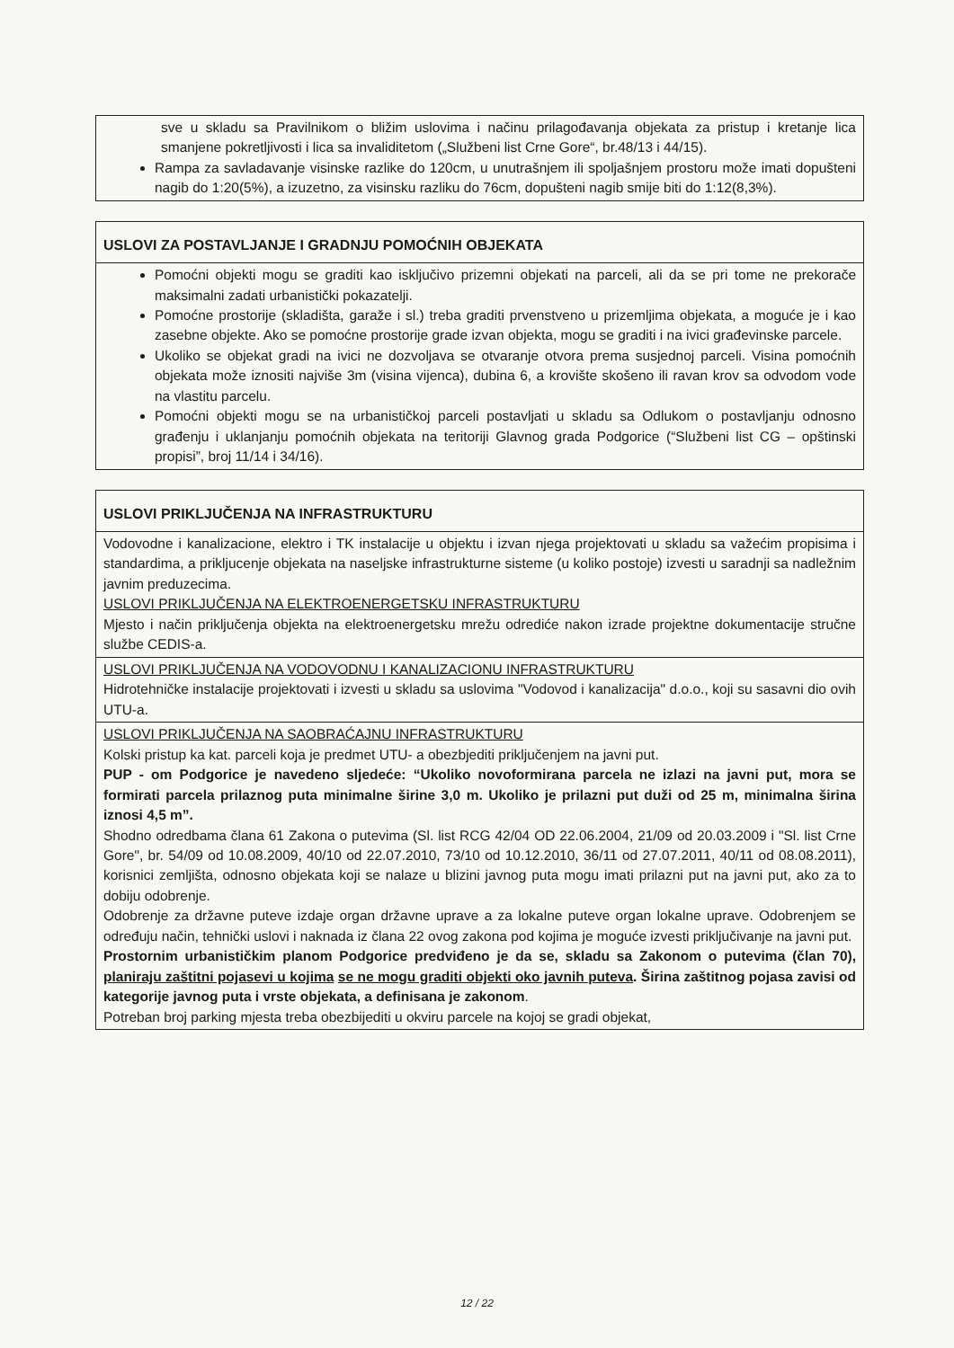| sve u skladu sa Pravilnikom o bližim uslovima i načinu prilagođavanja objekata za pristup i kretanje lica smanjene pokretljivosti i lica sa invaliditetom („Službeni list Crne Gore“, br.48/13 i 44/15). Rampa za savladavanje visinske razlike do 120cm, u unutrašnjem ili spoljašnjem prostoru može imati dopušteni nagib do 1:20(5%), a izuzetno, za visinsku razliku do 76cm, dopušteni nagib smije biti do 1:12(8,3%). |
| USLOVI ZA POSTAVLJANJE I GRADNJU POMOĆNIH OBJEKATA |
| Pomoćni objekti mogu se graditi kao isključivo prizemni objekati na parceli, ali da se pri tome ne prekorače maksimalni zadati urbanistički pokazatelji. Pomoćne prostorije (skladišta, garaže i sl.) treba graditi prvenstveno u prizemljima objekata, a moguće je i kao zasebne objekte. Ako se pomoćne prostorije grade izvan objekta, mogu se graditi i na ivici građevinske parcele. Ukoliko se objekat gradi na ivici ne dozvoljava se otvaranje otvora prema susjednoj parceli. Visina pomoćnih objekata može iznositi najviše 3m (visina vijenca), dubina 6, a krovište skošeno ili ravan krov sa odvodom vode na vlastitu parcelu. Pomoćni objekti mogu se na urbanističkoj parceli postavljati u skladu sa Odlukom o postavljanju odnosno građenju i uklanjanju pomoćnih objekata na teritoriji Glavnog grada Podgorice (“Službeni list CG – opštinski propisi”, broj 11/14 i 34/16). |
| USLOVI PRIKLJUČENJA NA INFRASTRUKTURU |
| Vodovodne i kanalizacione, elektro i TK instalacije u objektu i izvan njega projektovati u skladu sa važećim propisima i standardima, a prikljucenje objekata na naseljske infrastrukturne sisteme (u koliko postoje) izvesti u saradnji sa nadležnim javnim preduzecima. USLOVI PRIKLJUČENJA NA ELEKTROENERGETSKU INFRASTRUKTURU Mjesto i način priključenja objekta na elektroenergetsku mrežu odrediće nakon izrade projektne dokumentacije stručne službe CEDIS-a. |
| USLOVI PRIKLJUČENJA NA VODOVODNU I KANALIZACIONU INFRASTRUKTURU Hidrotehničke instalacije projektovati i izvesti u skladu sa uslovima "Vodovod i kanalizacija" d.o.o., koji su sasavni dio ovih UTU-a. |
| USLOVI PRIKLJUČENJA NA SAOBRAĆAJNU INFRASTRUKTURU Kolski pristup ka kat. parceli koja je predmet UTU- a obezbjediti priključenjem na javni put. PUP - om Podgorice je navedeno sljedeće: “Ukoliko novoformirana parcela ne izlazi na javni put, mora se formirati parcela prilaznog puta minimalne širine 3,0 m. Ukoliko je prilazni put duži od 25 m, minimalna širina iznosi 4,5 m”. Shodno odredbama člana 61 Zakona o putevima (Sl. list RCG 42/04 OD 22.06.2004, 21/09 od 20.03.2009 i "Sl. list Crne Gore", br. 54/09 od 10.08.2009, 40/10 od 22.07.2010, 73/10 od 10.12.2010, 36/11 od 27.07.2011, 40/11 od 08.08.2011), korisnici zemljišta, odnosno objekata koji se nalaze u blizini javnog puta mogu imati prilazni put na javni put, ako za to dobiju odobrenje. Odobrenje za državne puteve izdaje organ državne uprave a za lokalne puteve organ lokalne uprave. Odobrenjem se određuju način, tehnički uslovi i naknada iz člana 22 ovog zakona pod kojima je moguće izvesti priključivanje na javni put. Prostornim urbanističkim planom Podgorice predviđeno je da se, skladu sa Zakonom o putevima (član 70), planiraju zaštitni pojasevi u kojima se ne mogu graditi objekti oko javnih puteva . Širina zaštitnog pojasa zavisi od kategorije javnog puta i vrste objekata, a definisana je zakonom . Potreban broj parking mjesta treba obezbijediti u okviru parcele na kojoj se gradi objekat, |
12 / 22